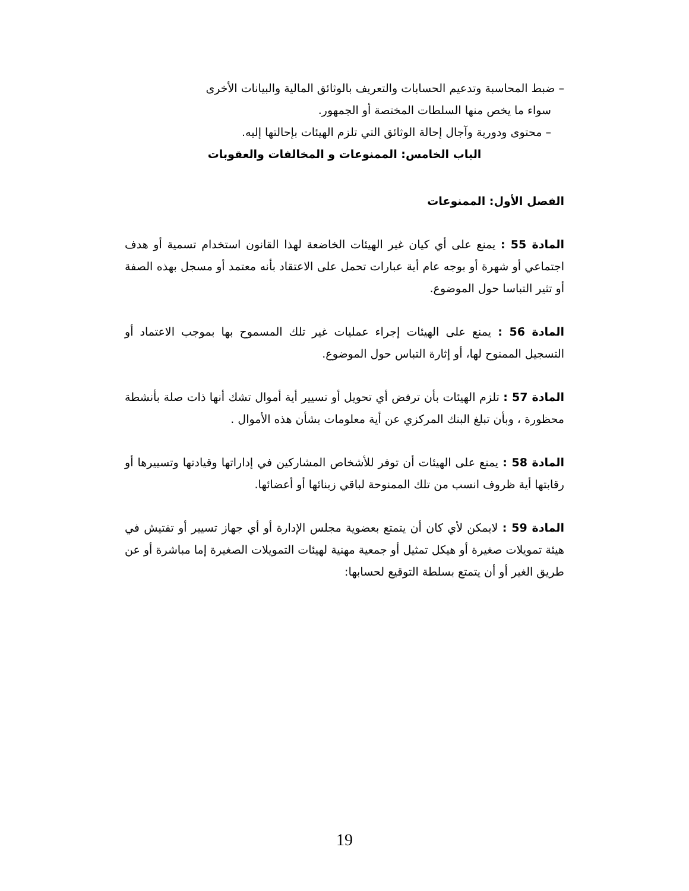– ضبط المحاسبة وتدعيم الحسابات والتعريف بالوثائق المالية والبيانات الأخرى
سواء ما يخص منها السلطات المختصة أو الجمهور.
– محتوى ودورية وآجال إحالة الوثائق التي تلزم الهيئات بإحالتها إليه.
الباب الخامس: الممنوعات و المخالفات والعقوبات
الفصل الأول: الممنوعات
المادة 55 : يمنع على أي كيان غير الهيئات الخاضعة لهذا القانون استخدام تسمية أو هدف اجتماعي أو شهرة أو بوجه عام أية عبارات تحمل على الاعتقاد بأنه معتمد أو مسجل بهذه الصفة أو تثير التباسا حول الموضوع.
المادة 56 : يمنع على الهيئات إجراء عمليات غير تلك المسموح بها بموجب الاعتماد أو التسجيل الممنوح لها، أو إثارة التباس حول الموضوع.
المادة 57 : تلزم الهيئات بأن ترفض أي تحويل أو تسيير أية أموال تشك أنها ذات صلة بأنشطة محظورة ، وبأن تبلغ البنك المركزي عن أية معلومات بشأن هذه الأموال .
المادة 58 : يمنع على الهيئات أن توفر للأشخاص المشاركين في إداراتها وقيادتها وتسييرها أو رقابتها أية ظروف انسب من تلك الممنوحة لباقي زبنائها أو أعضائها.
المادة 59 : لايمكن لأي كان أن يتمتع بعضوية مجلس الإدارة أو أي جهاز تسيير أو تفتيش في هيئة تمويلات صغيرة أو هيكل تمثيل أو جمعية مهنية لهيئات التمويلات الصغيرة إما مباشرة أو عن طريق الغير أو أن يتمتع بسلطة التوقيع لحسابها:
19